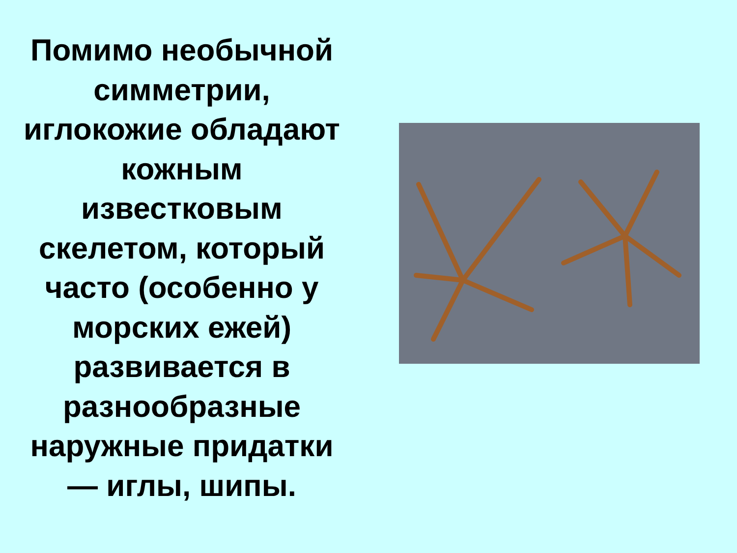Помимо необычной
симметрии,
иглокожие обладают
кожным
известковым
скелетом, который
часто (особенно у
морских ежей)
развивается в
разнообразные
наружные придатки
— иглы, шипы.